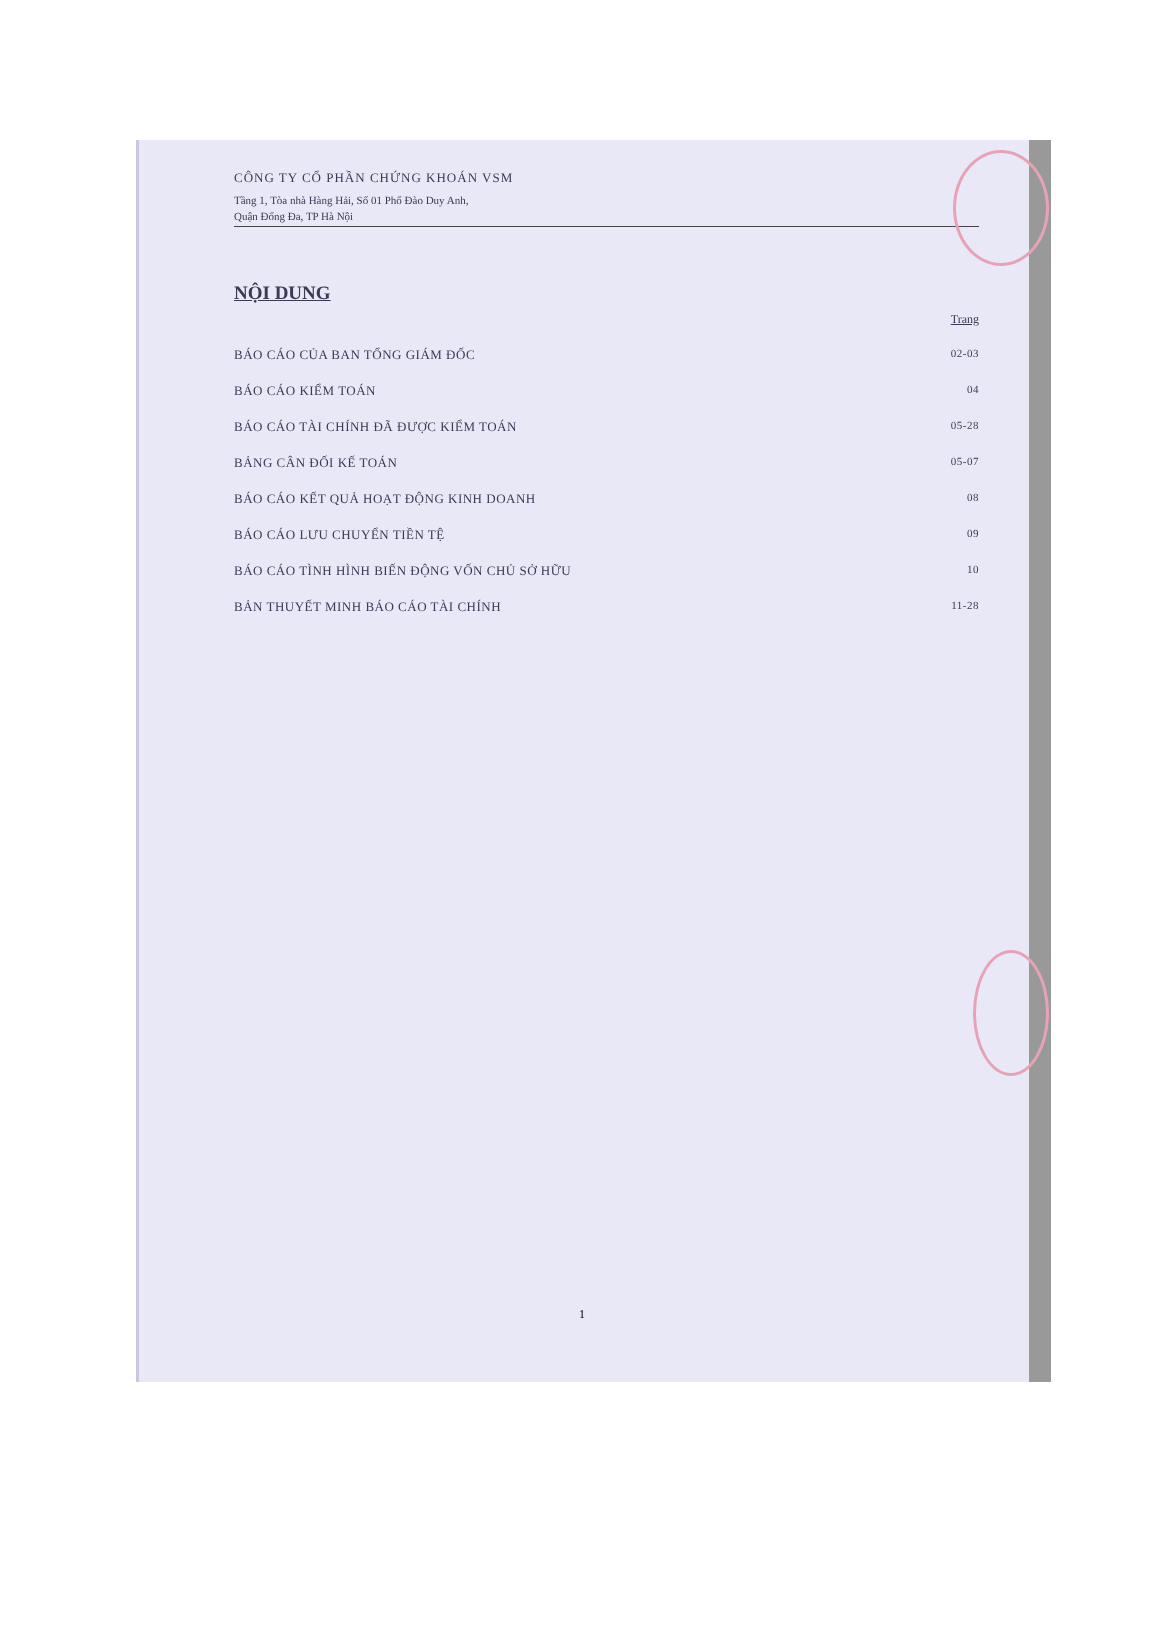CÔNG TY CỔ PHẦN CHỨNG KHOÁN VSM
Tầng 1, Tòa nhà Hàng Hải, Số 01 Phố Đào Duy Anh,
Quận Đống Đa, TP Hà Nội
NỘI DUNG
Trang
BÁO CÁO CỦA BAN TỔNG GIÁM ĐỐC 02-03
BÁO CÁO KIỂM TOÁN 04
BÁO CÁO TÀI CHÍNH ĐÃ ĐƯỢC KIỂM TOÁN 05-28
BẢNG CÂN ĐỐI KẾ TOÁN 05-07
BÁO CÁO KẾT QUẢ HOẠT ĐỘNG KINH DOANH 08
BÁO CÁO LƯU CHUYỂN TIỀN TỆ 09
BÁO CÁO TÌNH HÌNH BIẾN ĐỘNG VỐN CHỦ SỞ HỮU 10
BẢN THUYẾT MINH BÁO CÁO TÀI CHÍNH 11-28
1